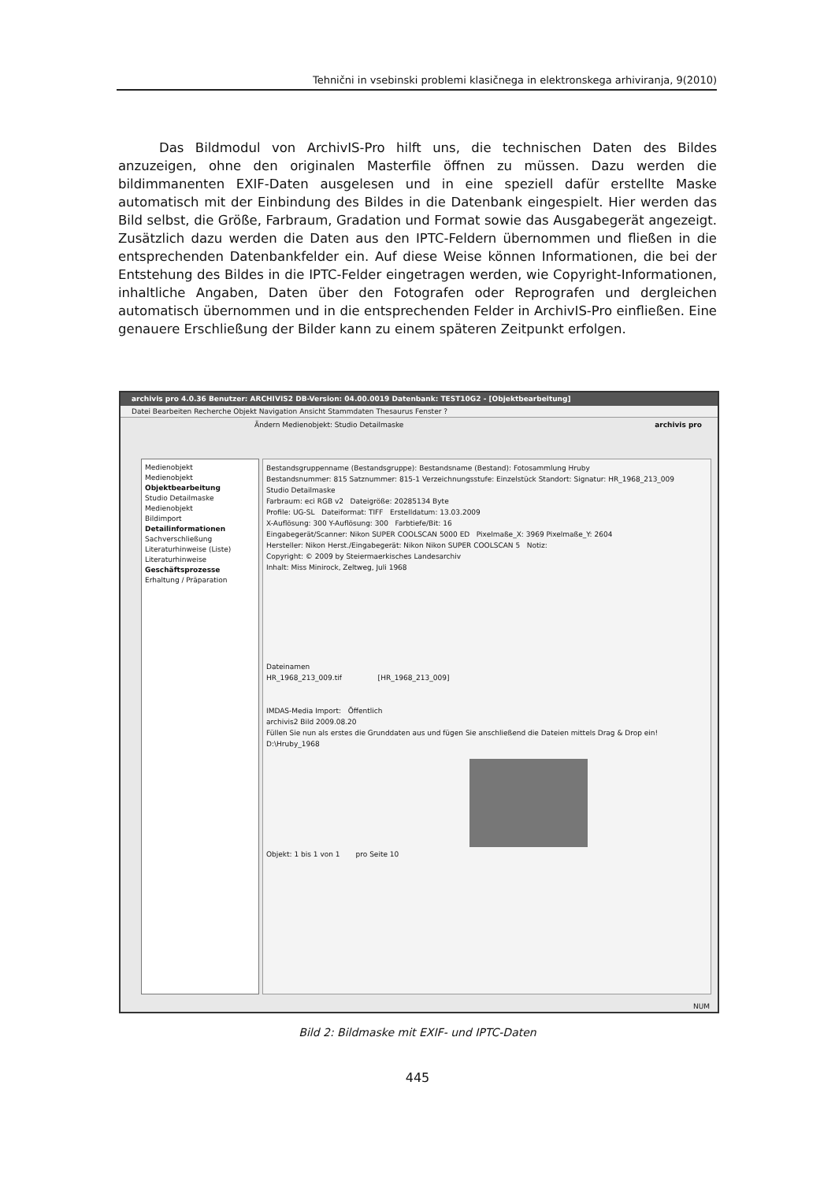Tehnični in vsebinski problemi klasičnega in elektronskega arhiviranja, 9(2010)
Das Bildmodul von ArchivIS-Pro hilft uns, die technischen Daten des Bildes anzuzeigen, ohne den originalen Masterfile öffnen zu müssen. Dazu werden die bildimmanenten EXIF-Daten ausgelesen und in eine speziell dafür erstellte Maske automatisch mit der Einbindung des Bildes in die Datenbank eingespielt. Hier werden das Bild selbst, die Größe, Farbraum, Gradation und Format sowie das Ausgabegerät angezeigt. Zusätzlich dazu werden die Daten aus den IPTC-Feldern übernommen und fließen in die entsprechenden Datenbankfelder ein. Auf diese Weise können Informationen, die bei der Entstehung des Bildes in die IPTC-Felder eingetragen werden, wie Copyright-Informationen, inhaltliche Angaben, Daten über den Fotografen oder Reprografen und dergleichen automatisch übernommen und in die entsprechenden Felder in ArchivIS-Pro einfließen. Eine genauere Erschließung der Bilder kann zu einem späteren Zeitpunkt erfolgen.
archivis pro 4.0.36 Benutzer: ARCHIVIS2 DB-Version: 04.00.0019 Datenbank: TEST10G2 - [Objektbearbeitung]
Datei Bearbeiten Recherche Objekt Navigation Ansicht Stammdaten Thesaurus Fenster ?
Ändern Medienobjekt: Studio Detailmaske archivis pro
Medienobjekt
Medienobjekt
Objektbearbeitung
Studio Detailmaske
Medienobjekt
Bildimport
Detailinformationen
Sachverschließung
Literaturhinweise (Liste)
Literaturhinweise
Geschäftsprozesse
Erhaltung / Präparation
Bestandsgruppenname (Bestandsgruppe): Bestandsname (Bestand): Fotosammlung Hruby
Bestandsnummer: 815 Satznummer: 815-1 Verzeichnungsstufe: Einzelstück Standort: Signatur: HR_1968_213_009
Studio Detailmaske
Farbraum: eci RGB v2 Dateigröße: 20285134 Byte
Profile: UG-SL Dateiformat: TIFF Erstelldatum: 13.03.2009
X-Auflösung: 300 Y-Auflösung: 300 Farbtiefe/Bit: 16
Eingabegerät/Scanner: Nikon SUPER COOLSCAN 5000 ED Pixelmaße_X: 3969 Pixelmaße_Y: 2604
Hersteller: Nikon Herst./Eingabegerät: Nikon Nikon SUPER COOLSCAN 5 Notiz:
Copyright: © 2009 by Steiermaerkisches Landesarchiv
Inhalt: Miss Minirock, Zeltweg, Juli 1968
Dateinamen
HR_1968_213_009.tif [HR_1968_213_009]
IMDAS-Media Import: Öffentlich
archivis2 Bild 2009.08.20
Füllen Sie nun als erstes die Grunddaten aus und fügen Sie anschließend die Dateien mittels Drag & Drop ein!
D:\Hruby_1968
Objekt: 1 bis 1 von 1 pro Seite 10
NUM
Bild 2: Bildmaske mit EXIF- und IPTC-Daten
445